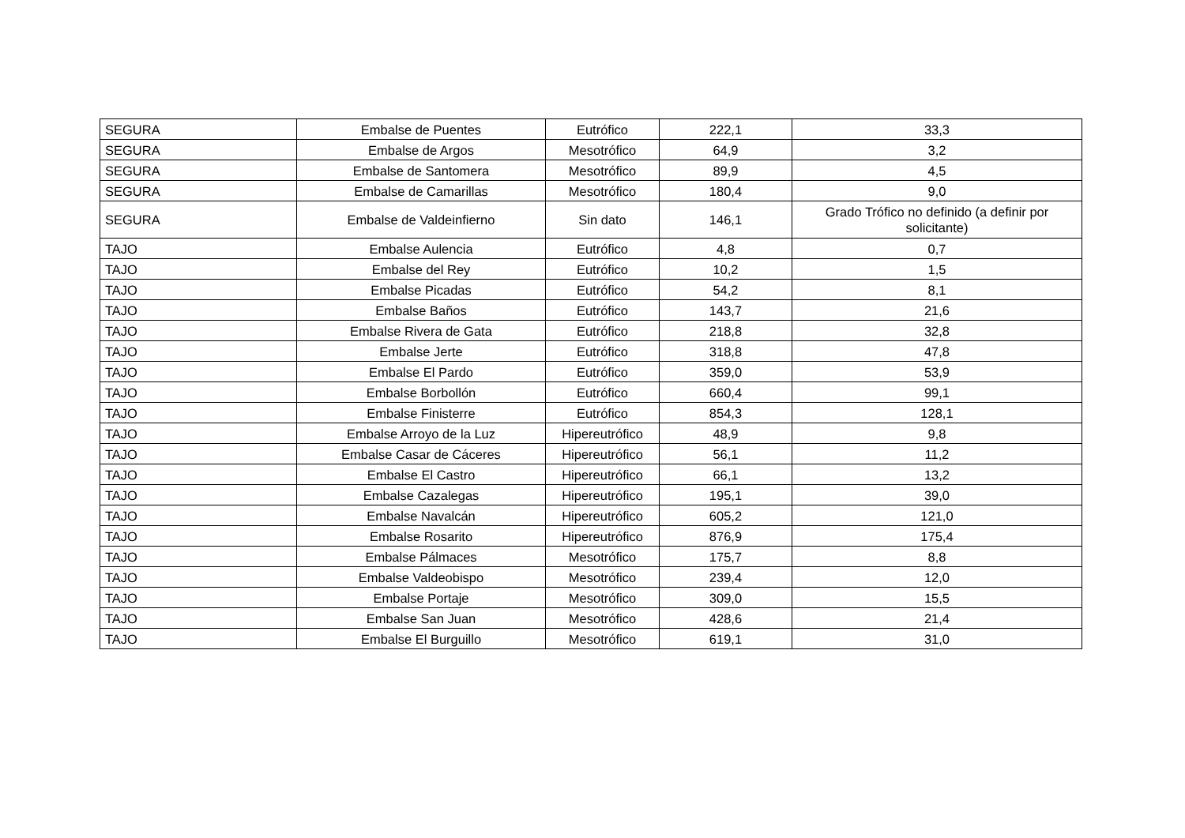| SEGURA | Embalse de Puentes | Eutrófico | 222,1 | 33,3 |
| SEGURA | Embalse de Argos | Mesotrófico | 64,9 | 3,2 |
| SEGURA | Embalse de Santomera | Mesotrófico | 89,9 | 4,5 |
| SEGURA | Embalse de Camarillas | Mesotrófico | 180,4 | 9,0 |
| SEGURA | Embalse de Valdeinfierno | Sin dato | 146,1 | Grado Trófico no definido (a definir por solicitante) |
| TAJO | Embalse Aulencia | Eutrófico | 4,8 | 0,7 |
| TAJO | Embalse del Rey | Eutrófico | 10,2 | 1,5 |
| TAJO | Embalse Picadas | Eutrófico | 54,2 | 8,1 |
| TAJO | Embalse Baños | Eutrófico | 143,7 | 21,6 |
| TAJO | Embalse Rivera de Gata | Eutrófico | 218,8 | 32,8 |
| TAJO | Embalse Jerte | Eutrófico | 318,8 | 47,8 |
| TAJO | Embalse El Pardo | Eutrófico | 359,0 | 53,9 |
| TAJO | Embalse Borbollón | Eutrófico | 660,4 | 99,1 |
| TAJO | Embalse Finisterre | Eutrófico | 854,3 | 128,1 |
| TAJO | Embalse Arroyo de la Luz | Hipereutrófico | 48,9 | 9,8 |
| TAJO | Embalse Casar de Cáceres | Hipereutrófico | 56,1 | 11,2 |
| TAJO | Embalse El Castro | Hipereutrófico | 66,1 | 13,2 |
| TAJO | Embalse Cazalegas | Hipereutrófico | 195,1 | 39,0 |
| TAJO | Embalse Navalcán | Hipereutrófico | 605,2 | 121,0 |
| TAJO | Embalse Rosarito | Hipereutrófico | 876,9 | 175,4 |
| TAJO | Embalse Pálmaces | Mesotrófico | 175,7 | 8,8 |
| TAJO | Embalse Valdeobispo | Mesotrófico | 239,4 | 12,0 |
| TAJO | Embalse Portaje | Mesotrófico | 309,0 | 15,5 |
| TAJO | Embalse San Juan | Mesotrófico | 428,6 | 21,4 |
| TAJO | Embalse El Burguillo | Mesotrófico | 619,1 | 31,0 |